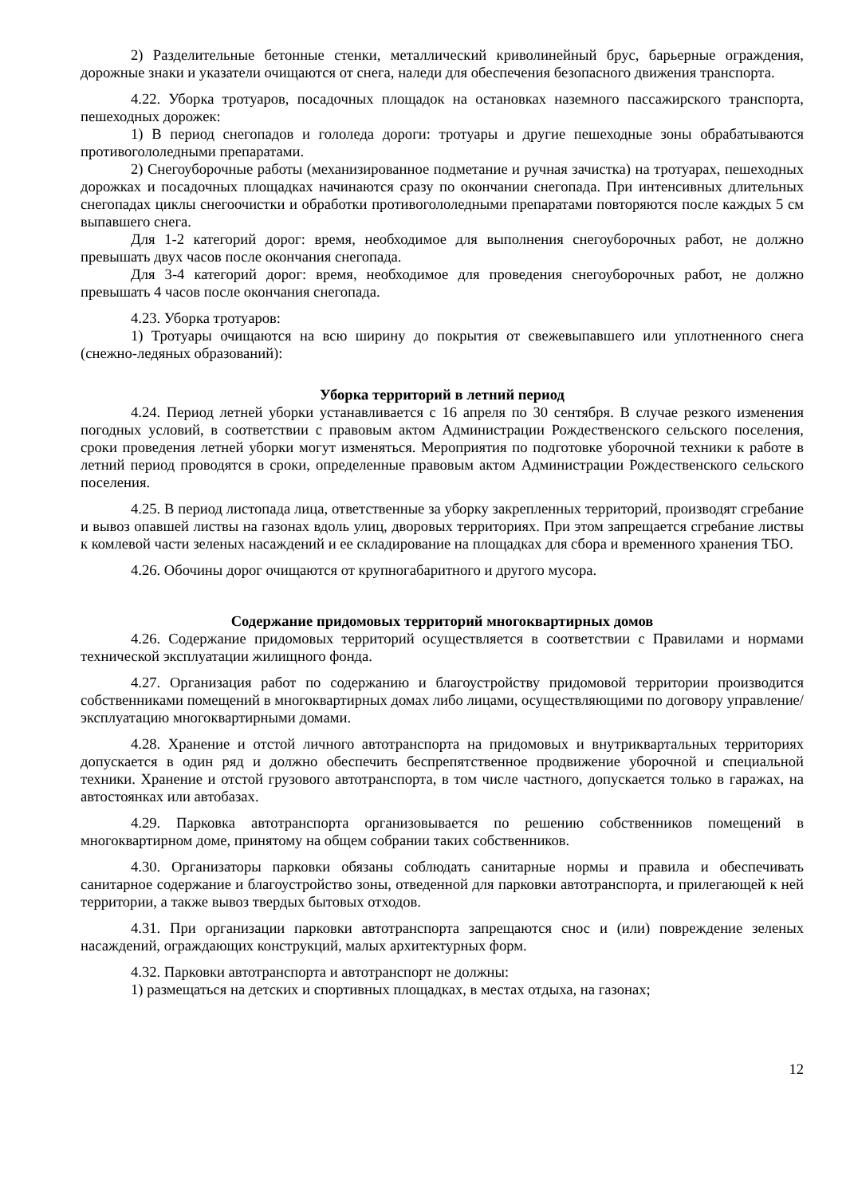2) Разделительные бетонные стенки, металлический криволинейный брус, барьерные ограждения, дорожные знаки и указатели очищаются от снега, наледи для обеспечения безопасного движения транспорта.
4.22. Уборка тротуаров, посадочных площадок на остановках наземного пассажирского транспорта, пешеходных дорожек:
1) В период снегопадов и гололеда дороги: тротуары и другие пешеходные зоны обрабатываются противогололедными препаратами.
2) Снегоуборочные работы (механизированное подметание и ручная зачистка) на тротуарах, пешеходных дорожках и посадочных площадках начинаются сразу по окончании снегопада. При интенсивных длительных снегопадах циклы снегоочистки и обработки противогололедными препаратами повторяются после каждых 5 см выпавшего снега.
Для 1-2 категорий дорог: время, необходимое для выполнения снегоуборочных работ, не должно превышать двух часов после окончания снегопада.
Для 3-4 категорий дорог: время, необходимое для проведения снегоуборочных работ, не должно превышать 4 часов после окончания снегопада.
4.23. Уборка тротуаров:
1) Тротуары очищаются на всю ширину до покрытия от свежевыпавшего или уплотненного снега (снежно-ледяных образований):
Уборка территорий в летний период
4.24. Период летней уборки устанавливается с 16 апреля по 30 сентября. В случае резкого изменения погодных условий, в соответствии с правовым актом Администрации Рождественского сельского поселения, сроки проведения летней уборки могут изменяться. Мероприятия по подготовке уборочной техники к работе в летний период проводятся в сроки, определенные правовым актом Администрации Рождественского сельского поселения.
4.25. В период листопада лица, ответственные за уборку закрепленных территорий, производят сгребание и вывоз опавшей листвы на газонах вдоль улиц, дворовых территориях. При этом запрещается сгребание листвы к комлевой части зеленых насаждений и ее складирование на площадках для сбора и временного хранения ТБО.
4.26. Обочины дорог очищаются от крупногабаритного и другого мусора.
Содержание придомовых территорий многоквартирных домов
4.26. Содержание придомовых территорий осуществляется в соответствии с Правилами и нормами технической эксплуатации жилищного фонда.
4.27. Организация работ по содержанию и благоустройству придомовой территории производится собственниками помещений в многоквартирных домах либо лицами, осуществляющими по договору управление/эксплуатацию многоквартирными домами.
4.28. Хранение и отстой личного автотранспорта на придомовых и внутриквартальных территориях допускается в один ряд и должно обеспечить беспрепятственное продвижение уборочной и специальной техники. Хранение и отстой грузового автотранспорта, в том числе частного, допускается только в гаражах, на автостоянках или автобазах.
4.29. Парковка автотранспорта организовывается по решению собственников помещений в многоквартирном доме, принятому на общем собрании таких собственников.
4.30. Организаторы парковки обязаны соблюдать санитарные нормы и правила и обеспечивать санитарное содержание и благоустройство зоны, отведенной для парковки автотранспорта, и прилегающей к ней территории, а также вывоз твердых бытовых отходов.
4.31. При организации парковки автотранспорта запрещаются снос и (или) повреждение зеленых насаждений, ограждающих конструкций, малых архитектурных форм.
4.32. Парковки автотранспорта и автотранспорт не должны:
1) размещаться на детских и спортивных площадках, в местах отдыха, на газонах;
12